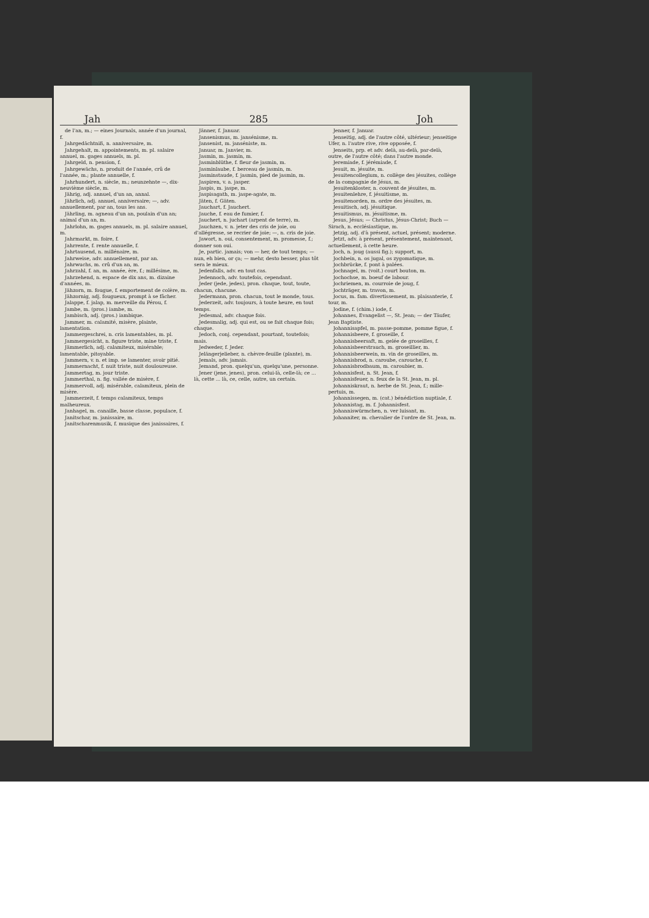Jah 285 Joh
de l'an, m.; — eines Journals, année d'un journal, f.
Jahrgedächtniß, n. anniversaire, m.
Jahrgehalt, m. appointements, m. pl. salaire annuel, m. gages annuels, m. pl.
Jahrgeld, n. pension, f.
Jahrgewächs, n. produit de l'année, crû de l'année, m.; plante annuelle, f.
Jahrhundert, n. siècle, m.; neunzehnte —, dix-neuvième siècle, m.
Jährig, adj. annuel, d'un an, annal.
Jährlich, adj. annuel, anniversaire; —, adv. annuellement, par an, tous les ans.
Jährling, m. agneau d'un an, poulain d'un an; animal d'un an, m.
Jahrlohn, m. gages annuels, m. pl. salaire annuel, m.
Jahrmarkt, m. foire, f.
Jahrrente, f. rente annuelle, f.
Jahrtausend, n. millénaire, m.
Jahrweise, adv. annuellement, par an.
Jahrwuchs, m. crû d'un an, m.
Jahrzahl, f. an, m. année, ère, f.; millésime, m.
Jahrzehend, n. espace de dix ans, m. dizaine d'années, m.
Jähzorn, m. fougue, f. emportement de colère, m.
Jähzornig, adj. fougueux, prompt à se fâcher.
Jalappe, f. jalap, m. merveille du Pérou, f.
Jambe, m. (pros.) iambe, m.
Jambisch, adj. (pros.) iambique.
Jammer, m. calamité, misère, plainte, lamentation.
Jammergeschrei, n. cris lamentables, m. pl.
Jammergesicht, n. figure triste, mine triste, f.
Jämmerlich, adj. calamiteux, misérable; lamentable, pitoyable.
Jammern, v. n. et imp. se lamenter, avoir pitié.
Jammernacht, f. nuit triste, nuit douloureuse.
Jammertag, m. jour triste.
Jammerthal, n. fig. vallée de misère, f.
Jammervoll, adj. misérable, calamiteux, plein de misère.
Jammerzeit, f. temps calamiteux, temps malheureux.
Janhagel, m. canaille, basse classe, populace, f.
Janitschar, m. janissaire, m.
Janitscharenmusik, f. musique des janissaires, f.
Jänner, f. Januar.
Jansenismus, m. jansénisme, m.
Jansenist, m. janséniste, m.
Januar, m. Janvier, m.
Jasmin, m. jasmin, m.
Jasminblüthe, f. fleur de jasmin, m.
Jasminlaube, f. berceau de jasmin, m.
Jasminstaude, f. jasmin, pied de jasmin, m.
Jaspiren, v. a. jasper.
Jaspis, m. jaspe, m.
Jaspisagath, m. jaspe-agate, m.
Jäten, f. Gäten.
Jauchart, f. Jauchert.
Jauche, f. eau de fumier, f.
Jauchert, n. juchart (arpent de terre), m.
Jauchzen, v. n. jeter des cris de joie, ou d'allégresse, se recrier de joie; —, n. cris de joie.
Jawort, n. oui, consentement, m. promesse, f.; donner son oui.
Je, partic. jamais; von — her, de tout temps; — nun, eh bien, or ça; — mehr, desto besser, plus tôt sera le mieux.
Jedenfalls, adv. en tout cas.
Jedennoch, adv. toutefois, cependant.
Jeder (jede, jedes), pron. chaque, tout, toute, chacun, chacune.
Jedermann, pron. chacun, tout le monde, tous.
Jederzeit, adv. toujours, à toute heure, en tout temps.
Jedesmal, adv. chaque fois.
Jedesmalig, adj. qui est, ou se fait chaque fois; chaque.
Jedoch, conj. cependant, pourtant, toutefois; mais.
Jedweder, f. Jeder.
Jelängerjelieber, n. chèvre-feuille (plante), m.
Jemals, adv. jamais.
Jemand, pron. quelqu'un, quelqu'une, personne.
Jener (jene, jenes), pron. celui-là, celle-là; ce ... là, cette ... là, ce, celle, autre, un certain.
Jenner, f. Januar.
Jenseitig, adj. de l'autre côté, ultérieur; jenseitige Ufer, n. l'autre rive, rive opposée, f.
Jenseits, prp. et adv. delà, au-delà, par-delà, outre, de l'autre côté; dans l'autre monde.
Jeremiade, f. jérémiade, f.
Jesuit, m. jésuite, m.
Jesuitencollegium, n. collège des jésuites, collège de la compagnie de Jésus, m.
Jesuitenkloster, n. couvent de jésuites, m.
Jesuitenlehre, f. jésuitisme, m.
Jesuitenorden, m. ordre des jésuites, m.
Jesuitisch, adj. jésuitique.
Jesuitismus, m. jésuitisme, m.
Jesus, Jésus; — Christus, Jésus-Christ; Buch — Sirach, n. ecclésiastique, m.
Jetzig, adj. d'à présent, actuel, présent; moderne.
Jetzt, adv. à présent, présentement, maintenant, actuellement, à cette heure.
Joch, n. joug (aussi fig.); support, m.
Jochbein, n. os jugal, os zygomatique, m.
Jochbrücke, f. pont à palées.
Jochnagel, m. (voit.) court bouton, m.
Jochochse, m. boeuf de labour.
Jochriemen, m. courroie de joug, f.
Jochträger, m. travon, m.
Jocus, m. fam. divertissement, m. plaisanterie, f. tour, m.
Jodine, f. (chim.) iode, f.
Johannes, Evangelist —, St. Jean; — der Täufer, Jean Baptiste.
Johannisapfel, m. passe-pomme, pomme figue, f.
Johannisbeere, f. groseille, f.
Johannisbeersaft, m. gelée de groseilles, f.
Johannisbeerstrauch, m. groseillier, m.
Johannisbeerwein, m. vin de groseilles, m.
Johannisbrod, n. caroube, carouche, f.
Johannisbrodbaum, m. caroubier, m.
Johannisfest, n. St. Jean, f.
Johannisfeuer, n. feux de la St. Jean, m. pl.
Johanniskraut, n. herbe de St. Jean, f.; mille-pertuis, m.
Johannissegen, m. (cat.) bénédiction nuptiale, f.
Johannistag, m. f. Johannisfest.
Johanniswürmchen, n. ver luisant, m.
Johanniter, m. chevalier de l'ordre de St. Jean, m.